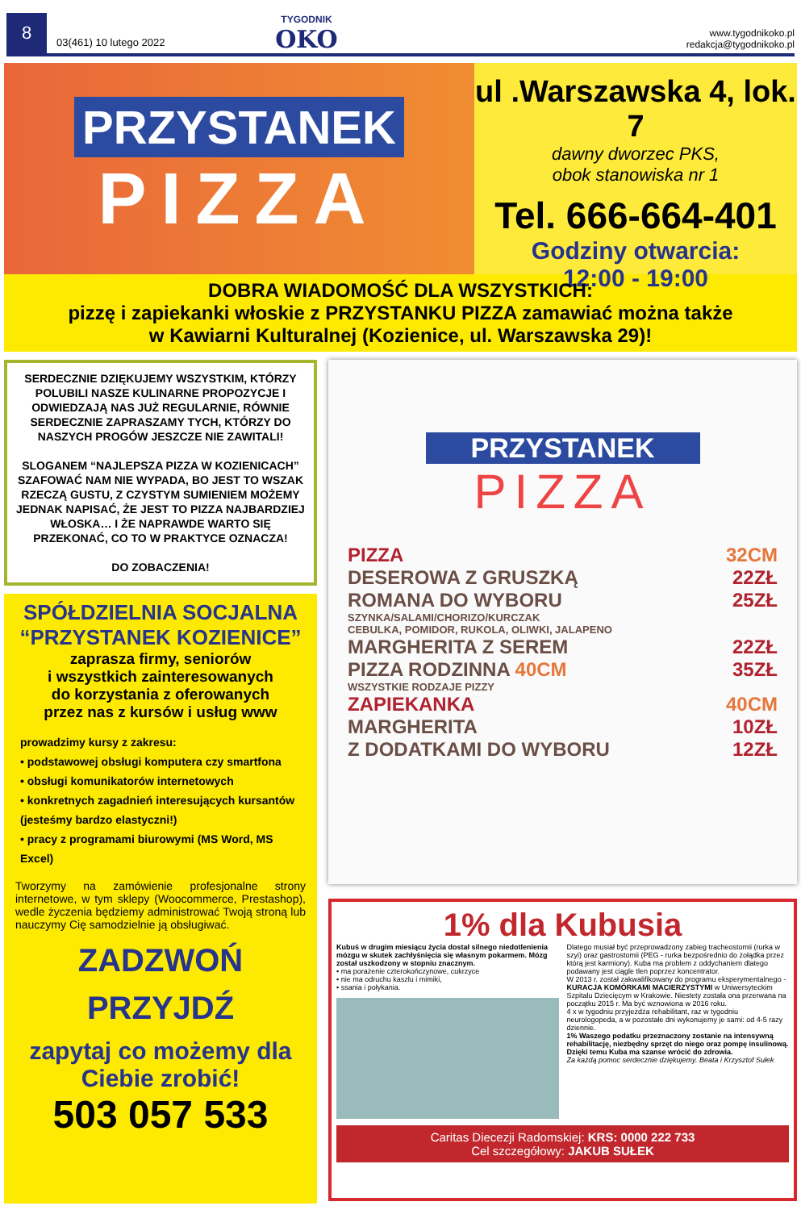8
03(461) 10 lutego 2022
TYGODNIK
OKO
www.tygodnikoko.pl
redakcja@tygodnikoko.pl
PRZYSTANEK
PIZZA
ul .Warszawska 4, lok. 7
dawny dworzec PKS,
obok stanowiska nr 1
Tel. 666-664-401
Godziny otwarcia:
12:00 - 19:00
DOBRA WIADOMOŚĆ DLA WSZYSTKICH:
pizzę i zapiekanki włoskie z PRZYSTANKU PIZZA zamawiać można także
w Kawiarni Kulturalnej (Kozienice, ul. Warszawska 29)!
SERDECZNIE DZIĘKUJEMY WSZYSTKIM, KTÓRZY POLUBILI NASZE KULINARNE PROPOZYCJE I ODWIEDZAJĄ NAS JUŻ REGULARNIE, RÓWNIE SERDECZNIE ZAPRASZAMY TYCH, KTÓRZY DO NASZYCH PROGÓW JESZCZE NIE ZAWITALI!
SLOGANEM “NAJLEPSZA PIZZA W KOZIENICACH” SZAFOWAĆ NAM NIE WYPADA, BO JEST TO WSZAK RZECZĄ GUSTU, Z CZYSTYM SUMIENIEM MOŻEMY JEDNAK NAPISAĆ, ŻE JEST TO PIZZA NAJBARDZIEJ WŁOSKA… I ŻE NAPRAWDE WARTO SIĘ PRZEKONAĆ, CO TO W PRAKTYCE OZNACZA!
DO ZOBACZENIA!
SPÓŁDZIELNIA SOCJALNA “PRZYSTANEK KOZIENICE”
zaprasza firmy, seniorów
i wszystkich zainteresowanych
do korzystania z oferowanych
przez nas z kursów i usług www
prowadzimy kursy z zakresu:
• podstawowej obsługi komputera czy smartfona
• obsługi komunikatorów internetowych
• konkretnych zagadnień interesujących kursantów (jesteśmy bardzo elastyczni!)
• pracy z programami biurowymi (MS Word, MS Excel)
Tworzymy na zamówienie profesjonalne strony internetowe, w tym sklepy (Woocommerce, Prestashop), wedle życzenia będziemy administrować Twoją stroną lub nauczymy Cię samodzielnie ją obsługiwać.
ZADZWOŃ
PRZYJDŹ
zapytaj co możemy dla Ciebie zrobić!
503 057 533
PRZYSTANEK
PIZZA
PIZZA 32CM
DESEROWA Z GRUSZKĄ 22ZŁ
ROMANA DO WYBORU 25ZŁ
SZYNKA/SALAMI/CHORIZO/KURCZAK
CEBULKA, POMIDOR, RUKOLA, OLIWKI, JALAPENO
MARGHERITA Z SEREM 22ZŁ
PIZZA RODZINNA 40CM 35ZŁ
WSZYSTKIE RODZAJE PIZZY
ZAPIEKANKA 40CM
MARGHERITA 10ZŁ
Z DODATKAMI DO WYBORU 12ZŁ
1% dla Kubusia
Kubuś w drugim miesiącu życia dostał silnego niedotlenienia mózgu w skutek zachłyśnięcia się własnym pokarmem. Mózg został uszkodzony w stopniu znacznym.
• ma porażenie czterokończynowe, cukrzyce
• nie ma odruchu kaszlu i mimiki,
• ssania i połykania.
Dlatego musiał być przeprowadzony zabieg tracheostomii (rurka w szyi) oraz gastrostomii (PEG - rurka bezpośrednio do żołądka przez którą jest karmiony). Kuba ma problem z oddychaniem dlatego podawany jest ciągle tlen poprzez koncentrator.
W 2013 r. został zakwalifikowany do programu eksperymentalnego - KURACJA KOMÓRKAMI MACIERZYSTYMI w Uniwersyteckim Szpitalu Dziecięcym w Krakowie. Niestety została ona przerwana na początku 2015 r. Ma być wznowiona w 2016 roku.
4 x w tygodniu przyjeżdża rehabilitant, raz w tygodniu neurologopeda, a w pozostałe dni wykonujemy je sami: od 4-5 razy dziennie.
1% Waszego podatku przeznaczony zostanie na intensywną rehabilitację, niezbędny sprzęt do niego oraz pompę insulinową.
Dzięki temu Kuba ma szanse wrócić do zdrowia.
Za każdą pomoc serdecznie dziękujemy. Beata i Krzysztof Sułek
Caritas Diecezji Radomskiej: KRS: 0000 222 733
Cel szczegółowy: JAKUB SUŁEK